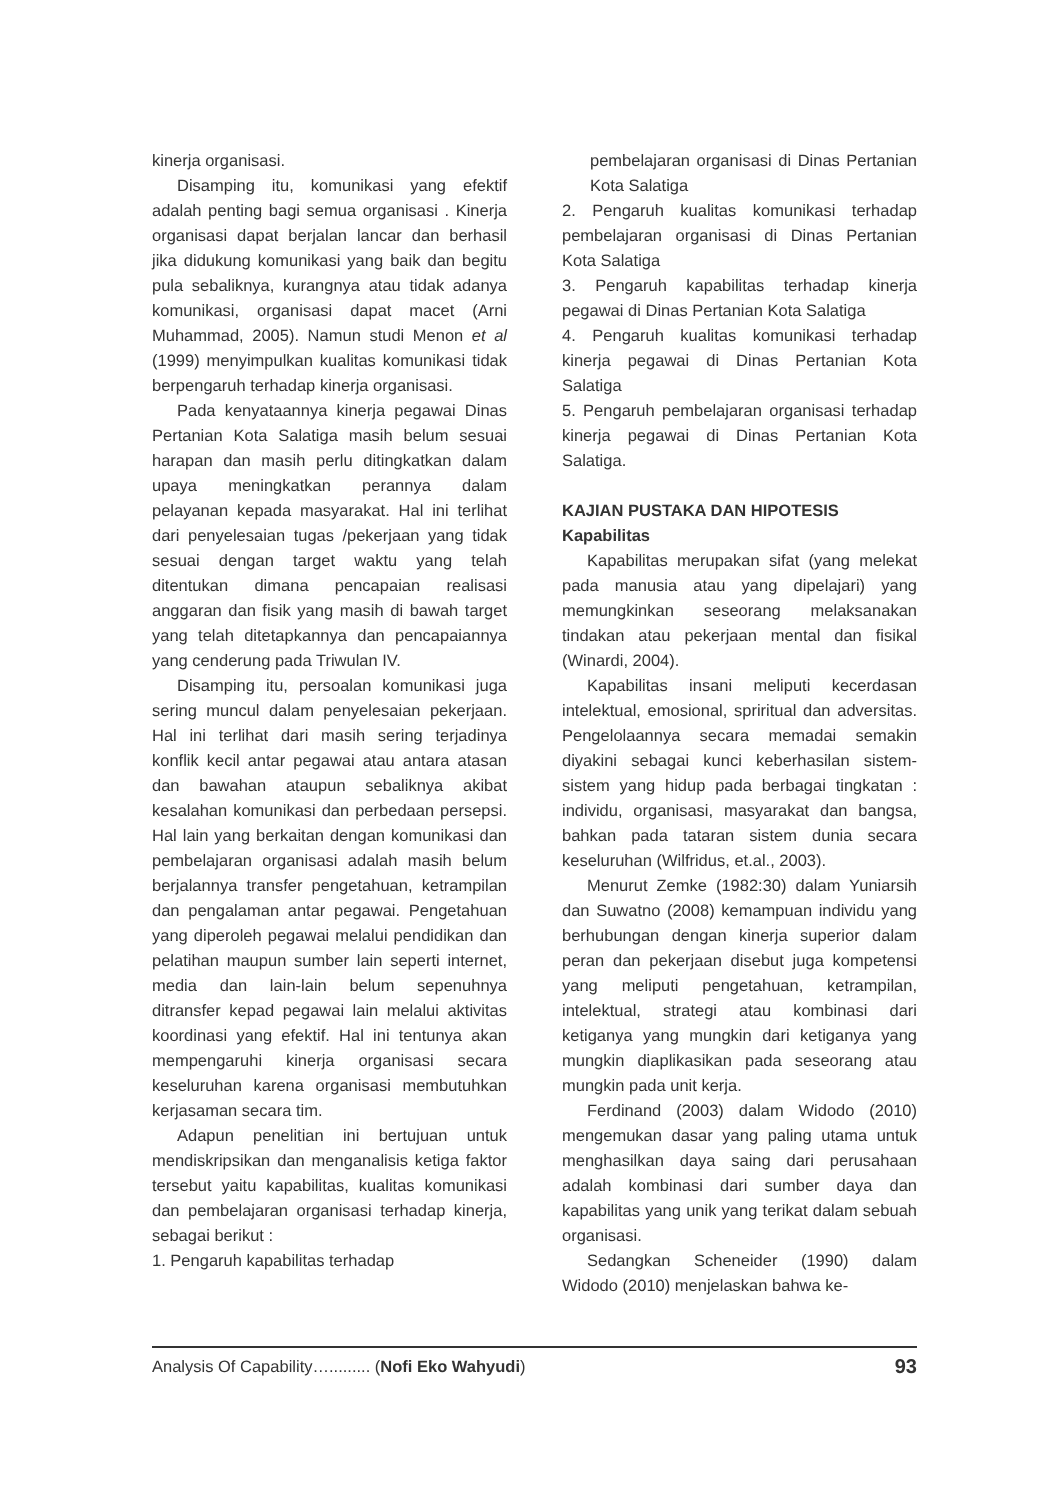kinerja organisasi.
Disamping itu, komunikasi yang efektif adalah penting bagi semua organisasi . Kinerja organisasi dapat berjalan lancar dan berhasil jika didukung komunikasi yang baik dan begitu pula sebaliknya, kurangnya atau tidak adanya komunikasi, organisasi dapat macet (Arni Muhammad, 2005). Namun studi Menon et al (1999) menyimpulkan kualitas komunikasi tidak berpengaruh terhadap kinerja organisasi.
Pada kenyataannya kinerja pegawai Dinas Pertanian Kota Salatiga masih belum sesuai harapan dan masih perlu ditingkatkan dalam upaya meningkatkan perannya dalam pelayanan kepada masyarakat. Hal ini terlihat dari penyelesaian tugas /pekerjaan yang tidak sesuai dengan target waktu yang telah ditentukan dimana pencapaian realisasi anggaran dan fisik yang masih di bawah target yang telah ditetapkannya dan pencapaiannya yang cenderung pada Triwulan IV.
Disamping itu, persoalan komunikasi juga sering muncul dalam penyelesaian pekerjaan. Hal ini terlihat dari masih sering terjadinya konflik kecil antar pegawai atau antara atasan dan bawahan ataupun sebaliknya akibat kesalahan komunikasi dan perbedaan persepsi. Hal lain yang berkaitan dengan komunikasi dan pembelajaran organisasi adalah masih belum berjalannya transfer pengetahuan, ketrampilan dan pengalaman antar pegawai. Pengetahuan yang diperoleh pegawai melalui pendidikan dan pelatihan maupun sumber lain seperti internet, media dan lain-lain belum sepenuhnya ditransfer kepad pegawai lain melalui aktivitas koordinasi yang efektif. Hal ini tentunya akan mempengaruhi kinerja organisasi secara keseluruhan karena organisasi membutuhkan kerjasaman secara tim.
Adapun penelitian ini bertujuan untuk mendiskripsikan dan menganalisis ketiga faktor tersebut yaitu kapabilitas, kualitas komunikasi dan pembelajaran organisasi terhadap kinerja, sebagai berikut :
1. Pengaruh kapabilitas terhadap
pembelajaran organisasi di Dinas Pertanian Kota Salatiga
2. Pengaruh kualitas komunikasi terhadap pembelajaran organisasi di Dinas Pertanian Kota Salatiga
3. Pengaruh kapabilitas terhadap kinerja pegawai di Dinas Pertanian Kota Salatiga
4. Pengaruh kualitas komunikasi terhadap kinerja pegawai di Dinas Pertanian Kota Salatiga
5. Pengaruh pembelajaran organisasi terhadap kinerja pegawai di Dinas Pertanian Kota Salatiga.
KAJIAN PUSTAKA DAN HIPOTESIS
Kapabilitas
Kapabilitas merupakan sifat (yang melekat pada manusia atau yang dipelajari) yang memungkinkan seseorang melaksanakan tindakan atau pekerjaan mental dan fisikal (Winardi, 2004).
Kapabilitas insani meliputi kecerdasan intelektual, emosional, spriritual dan adversitas. Pengelolaannya secara memadai semakin diyakini sebagai kunci keberhasilan sistem-sistem yang hidup pada berbagai tingkatan : individu, organisasi, masyarakat dan bangsa, bahkan pada tataran sistem dunia secara keseluruhan (Wilfridus, et.al., 2003).
Menurut Zemke (1982:30) dalam Yuniarsih dan Suwatno (2008) kemampuan individu yang berhubungan dengan kinerja superior dalam peran dan pekerjaan disebut juga kompetensi yang meliputi pengetahuan, ketrampilan, intelektual, strategi atau kombinasi dari ketiganya yang mungkin dari ketiganya yang mungkin diaplikasikan pada seseorang atau mungkin pada unit kerja.
Ferdinand (2003) dalam Widodo (2010) mengemukan dasar yang paling utama untuk menghasilkan daya saing dari perusahaan adalah kombinasi dari sumber daya dan kapabilitas yang unik yang terikat dalam sebuah organisasi.
Sedangkan Scheneider (1990) dalam Widodo (2010) menjelaskan bahwa ke-
Analysis Of Capability…......... (Nofi Eko Wahyudi) 93